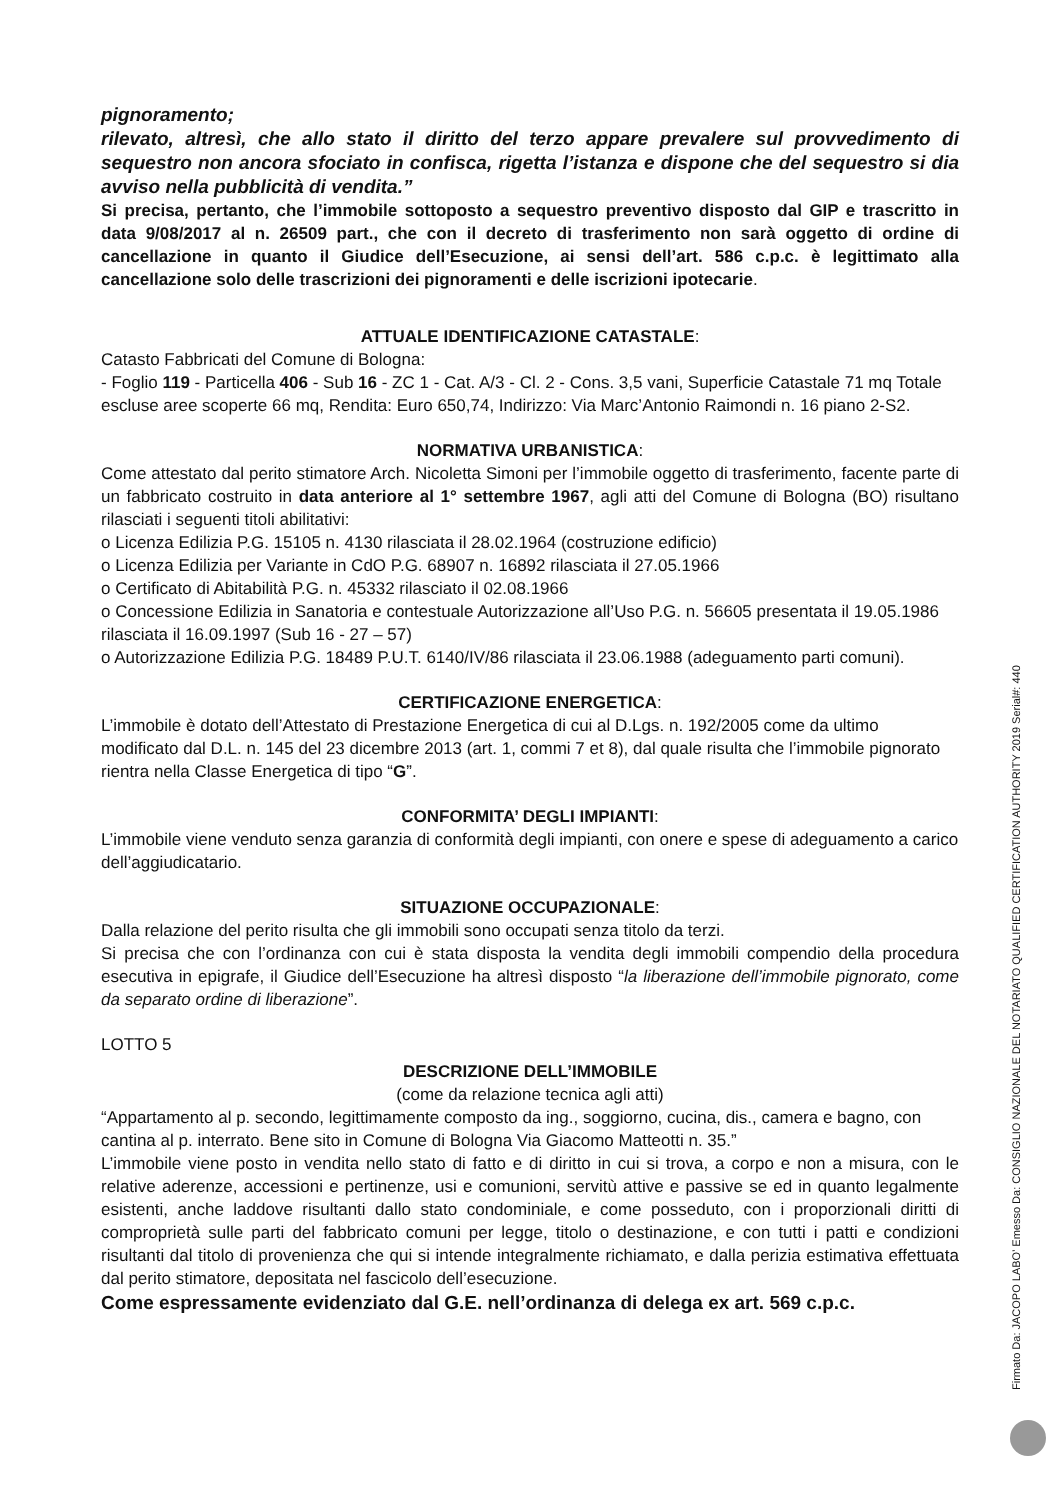pignoramento;
rilevato, altresì, che allo stato il diritto del terzo appare prevalere sul provvedimento di sequestro non ancora sfociato in confisca, rigetta l’istanza e dispone che del sequestro si dia avviso nella pubblicità di vendita.”
Si precisa, pertanto, che l’immobile sottoposto a sequestro preventivo disposto dal GIP e trascritto in data 9/08/2017 al n. 26509 part., che con il decreto di trasferimento non sarà oggetto di ordine di cancellazione in quanto il Giudice dell’Esecuzione, ai sensi dell’art. 586 c.p.c. è legittimato alla cancellazione solo delle trascrizioni dei pignoramenti e delle iscrizioni ipotecarie.
ATTUALE IDENTIFICAZIONE CATASTALE:
Catasto Fabbricati del Comune di Bologna:
- Foglio 119 - Particella 406 - Sub 16 - ZC 1 - Cat. A/3 - Cl. 2 - Cons. 3,5 vani, Superficie Catastale 71 mq Totale escluse aree scoperte 66 mq, Rendita: Euro 650,74, Indirizzo: Via Marc’Antonio Raimondi n. 16 piano 2-S2.
NORMATIVA URBANISTICA:
Come attestato dal perito stimatore Arch. Nicoletta Simoni per l’immobile oggetto di trasferimento, facente parte di un fabbricato costruito in data anteriore al 1° settembre 1967, agli atti del Comune di Bologna (BO) risultano rilasciati i seguenti titoli abilitativi:
o Licenza Edilizia P.G. 15105 n. 4130 rilasciata il 28.02.1964 (costruzione edificio)
o Licenza Edilizia per Variante in CdO P.G. 68907 n. 16892 rilasciata il 27.05.1966
o Certificato di Abitabilità P.G. n. 45332 rilasciato il 02.08.1966
o Concessione Edilizia in Sanatoria e contestuale Autorizzazione all’Uso P.G. n. 56605 presentata il 19.05.1986 rilasciata il 16.09.1997 (Sub 16 - 27 – 57)
o Autorizzazione Edilizia P.G. 18489 P.U.T. 6140/IV/86 rilasciata il 23.06.1988 (adeguamento parti comuni).
CERTIFICAZIONE ENERGETICA:
L’immobile è dotato dell’Attestato di Prestazione Energetica di cui al D.Lgs. n. 192/2005 come da ultimo modificato dal D.L. n. 145 del 23 dicembre 2013 (art. 1, commi 7 et 8), dal quale risulta che l’immobile pignorato rientra nella Classe Energetica di tipo “G”.
CONFORMITA’ DEGLI IMPIANTI:
L’immobile viene venduto senza garanzia di conformità degli impianti, con onere e spese di adeguamento a carico dell’aggiudicatario.
SITUAZIONE OCCUPAZIONALE:
Dalla relazione del perito risulta che gli immobili sono occupati senza titolo da terzi.
Si precisa che con l’ordinanza con cui è stata disposta la vendita degli immobili compendio della procedura esecutiva in epigrafe, il Giudice dell’Esecuzione ha altresì disposto “la liberazione dell’immobile pignorato, come da separato ordine di liberazione”.
LOTTO 5
DESCRIZIONE DELL’IMMOBILE
(come da relazione tecnica agli atti)
“Appartamento al p. secondo, legittimamente composto da ing., soggiorno, cucina, dis., camera e bagno, con cantina al p. interrato. Bene sito in Comune di Bologna Via Giacomo Matteotti n. 35.”
L’immobile viene posto in vendita nello stato di fatto e di diritto in cui si trova, a corpo e non a misura, con le relative aderenze, accessioni e pertinenze, usi e comunioni, servitù attive e passive se ed in quanto legalmente esistenti, anche laddove risultanti dallo stato condominiale, e come posseduto, con i proporzionali diritti di comproprietà sulle parti del fabbricato comuni per legge, titolo o destinazione, e con tutti i patti e condizioni risultanti dal titolo di provenienza che qui si intende integralmente richiamato, e dalla perizia estimativa effettuata dal perito stimatore, depositata nel fascicolo dell’esecuzione.
Come espressamente evidenziato dal G.E. nell’ordinanza di delega ex art. 569 c.p.c.
Firmato Da: JACOPO LABO' Emesso Da: CONSIGLIO NAZIONALE DEL NOTARIATO QUALIFIED CERTIFICATION AUTHORITY 2019 Serial#: 440